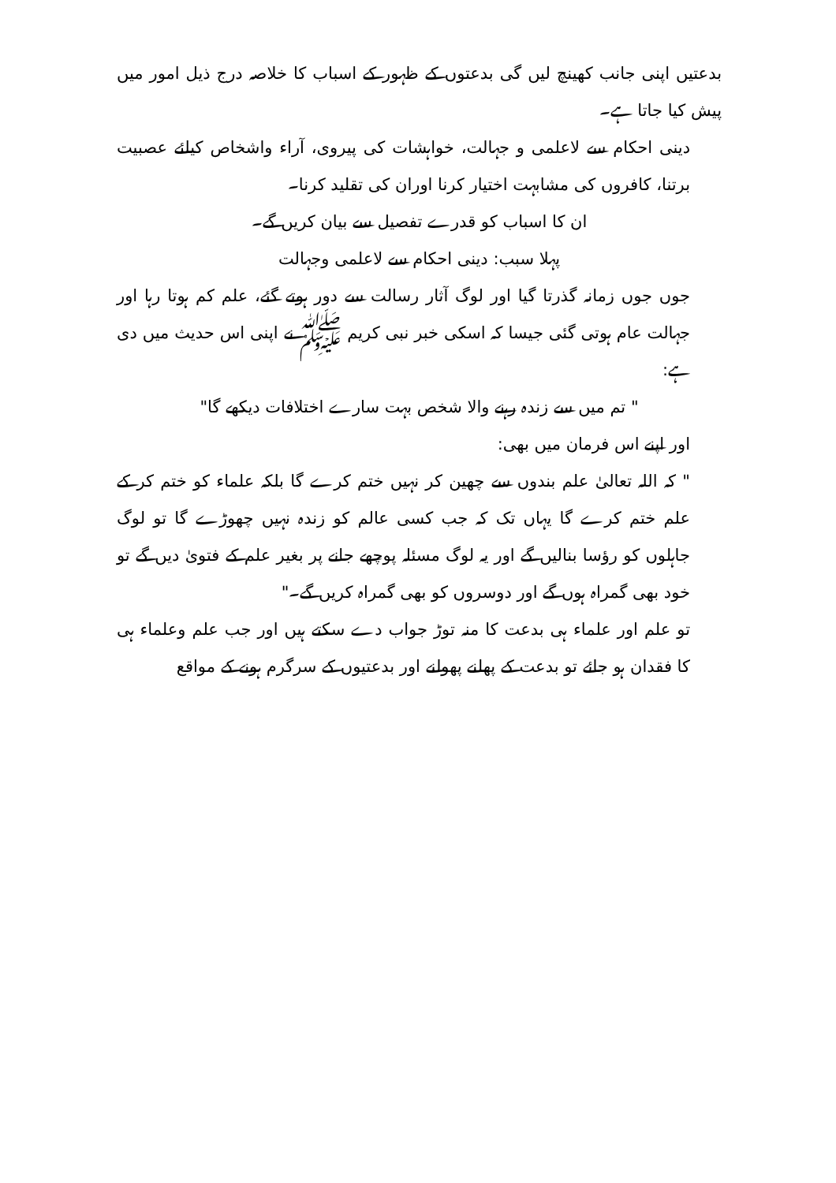بدعتیں اپنی جانب کھینچ لیں گی بدعتوں کے ظہور کے اسباب کا خلاصہ درج ذیل امور میں پیش کیا جاتا ہے۔
دینی احکام سے لاعلمی و جہالت، خواہشات کی پیروی، آراء واشخاص کیلئے عصبیت برتنا، کافروں کی مشابہت اختیار کرنا اوران کی تقلید کرنا۔
ان کا اسباب کو قدرے تفصیل سے بیان کریں گے۔
پہلا سبب: دینی احکام سے لاعلمی وجہالت
جوں جوں زمانہ گذرتا گیا اور لوگ آثار رسالت سے دور ہوتے گئے، علم کم ہوتا رہا اور جہالت عام ہوتی گئی جیسا کہ اسکی خبر نبی کریم ﷺ نے اپنی اس حدیث میں دی ہے:
" تم میں سے زندہ رہنے والا شخص بہت سارے اختلافات دیکھے گا"
اور اپنے اس فرمان میں بھی:
" کہ اللہ تعالیٰ علم بندوں سے چھین کر نہیں ختم کرے گا بلکہ علماء کو ختم کر کے علم ختم کرے گا یہاں تک کہ جب کسی عالم کو زندہ نہیں چھوڑے گا تو لوگ جاہلوں کو رؤسا بنالیں گے اور یہ لوگ مسئلہ پوچھے جانے پر بغیر علم کے فتویٰ دیں گے تو خود بھی گمراہ ہوں گے اور دوسروں کو بھی گمراہ کریں گے۔"
تو علم اور علماء ہی بدعت کا منہ توڑ جواب دے سکتے ہیں اور جب علم وعلماء ہی کا فقدان ہو جائے تو بدعت کے پھلنے پھولنے اور بدعتیوں کے سرگرم ہونے کے مواقع